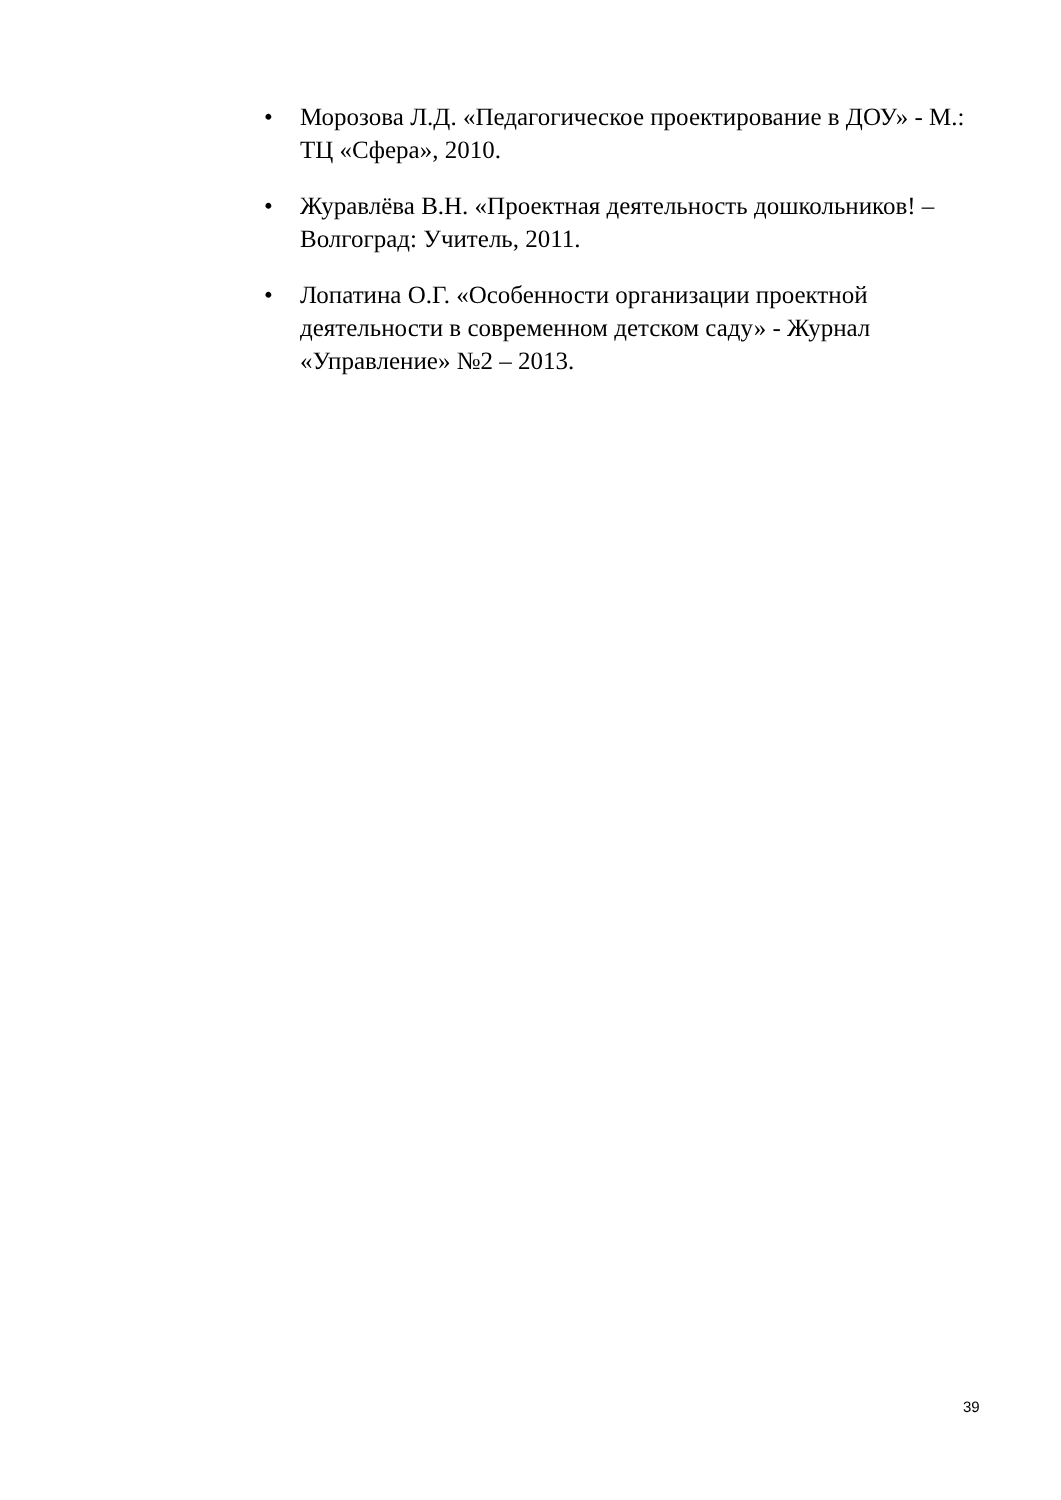• Морозова Л.Д. «Педагогическое проектирование в ДОУ» - М.: ТЦ «Сфера», 2010.
• Журавлёва В.Н. «Проектная деятельность дошкольников! – Волгоград: Учитель, 2011.
• Лопатина О.Г. «Особенности организации проектной деятельности в современном детском саду» - Журнал «Управление» №2 – 2013.
39